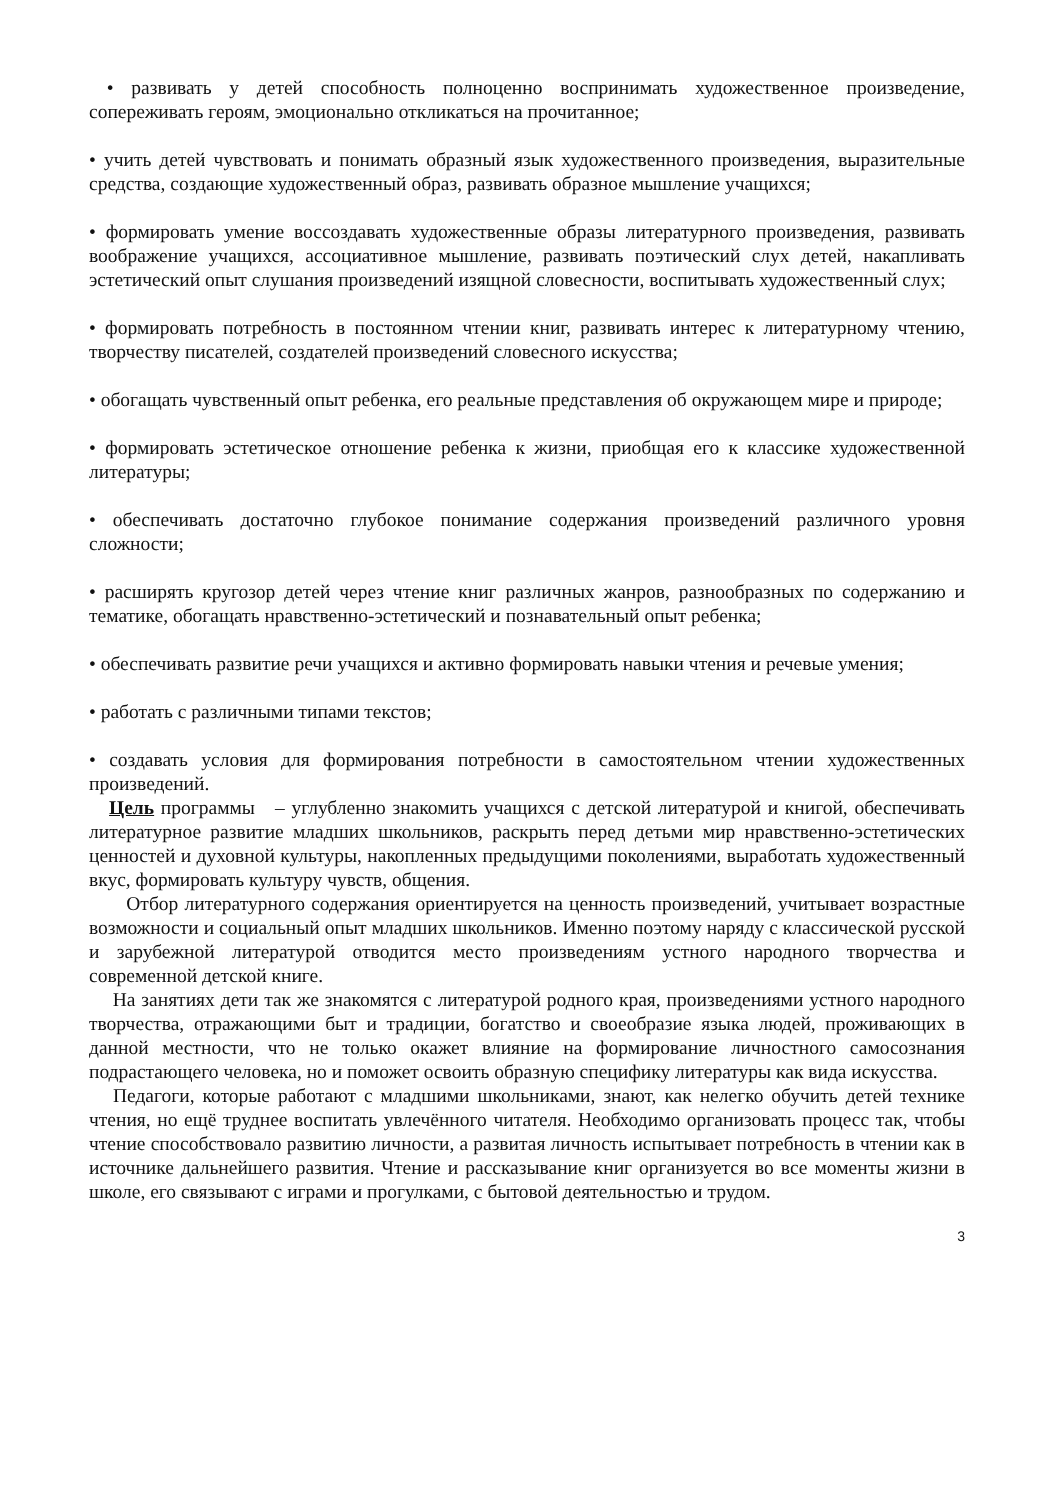• развивать у детей способность полноценно воспринимать художественное произведение, сопереживать героям, эмоционально откликаться на прочитанное;
• учить детей чувствовать и понимать образный язык художественного произведения, выразительные средства, создающие художественный образ, развивать образное мышление учащихся;
• формировать умение воссоздавать художественные образы литературного произведения, развивать воображение учащихся, ассоциативное мышление, развивать поэтический слух детей, накапливать эстетический опыт слушания произведений изящной словесности, воспитывать художественный слух;
• формировать потребность в постоянном чтении книг, развивать интерес к литературному чтению, творчеству писателей, создателей произведений словесного искусства;
• обогащать чувственный опыт ребенка, его реальные представления об окружающем мире и природе;
• формировать эстетическое отношение ребенка к жизни, приобщая его к классике художественной литературы;
• обеспечивать достаточно глубокое понимание содержания произведений различного уровня сложности;
• расширять кругозор детей через чтение книг различных жанров, разнообразных по содержанию и тематике, обогащать нравственно-эстетический и познавательный опыт ребенка;
• обеспечивать развитие речи учащихся и активно формировать навыки чтения и речевые умения;
• работать с различными типами текстов;
• создавать условия для формирования потребности в самостоятельном чтении художественных произведений.
Цель программы – углубленно знакомить учащихся с детской литературой и книгой, обеспечивать литературное развитие младших школьников, раскрыть перед детьми мир нравственно-эстетических ценностей и духовной культуры, накопленных предыдущими поколениями, выработать художественный вкус, формировать культуру чувств, общения.
Отбор литературного содержания ориентируется на ценность произведений, учитывает возрастные возможности и социальный опыт младших школьников. Именно поэтому наряду с классической русской и зарубежной литературой отводится место произведениям устного народного творчества и современной детской книге.
На занятиях дети так же знакомятся с литературой родного края, произведениями устного народного творчества, отражающими быт и традиции, богатство и своеобразие языка людей, проживающих в данной местности, что не только окажет влияние на формирование личностного самосознания подрастающего человека, но и поможет освоить образную специфику литературы как вида искусства.
Педагоги, которые работают с младшими школьниками, знают, как нелегко обучить детей технике чтения, но ещё труднее воспитать увлечённого читателя. Необходимо организовать процесс так, чтобы чтение способствовало развитию личности, а развитая личность испытывает потребность в чтении как в источнике дальнейшего развития. Чтение и рассказывание книг организуется во все моменты жизни в школе, его связывают с играми и прогулками, с бытовой деятельностью и трудом.
3